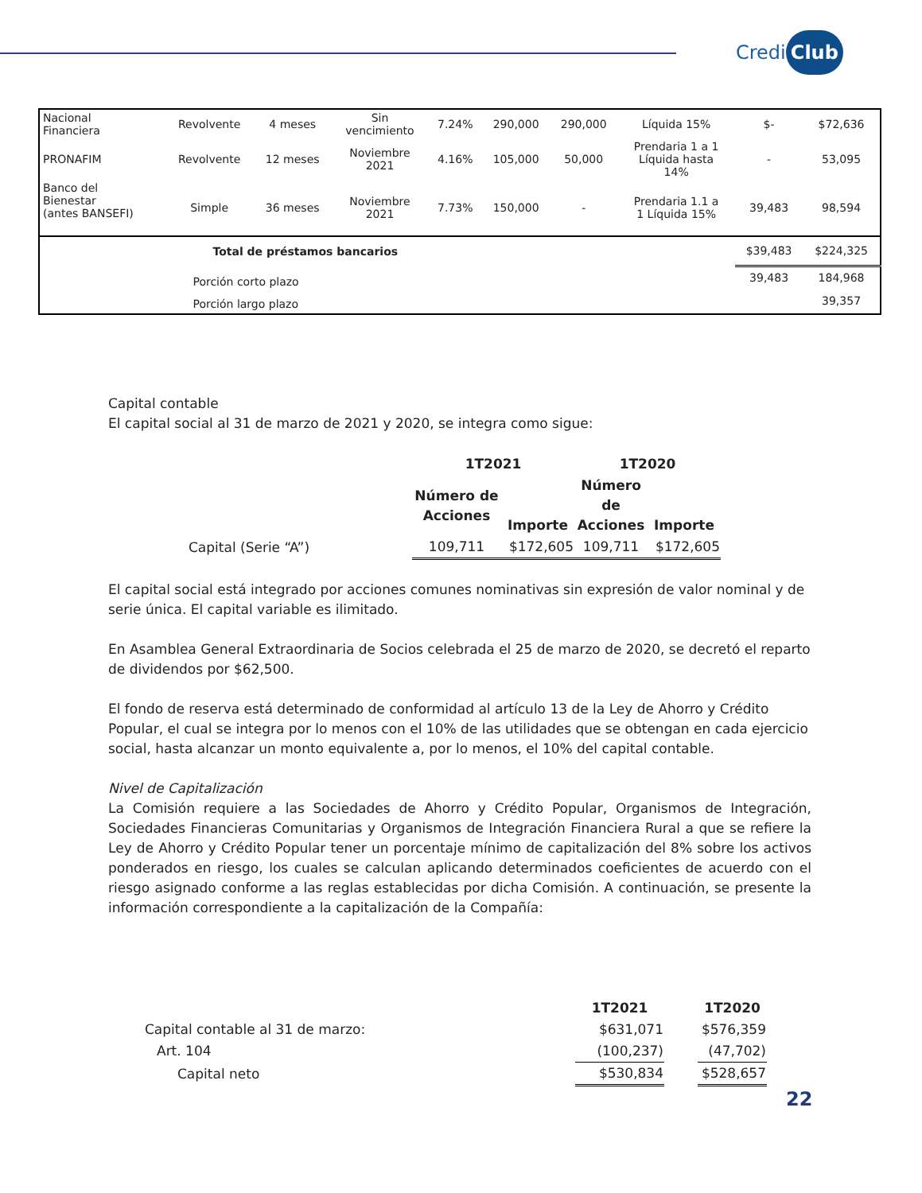Credi Club
| Nacional Financiera | Revolvente | 4 meses | Sin vencimiento | 7.24% | 290,000 | 290,000 | Líquida 15% | $- | $72,636 |
| PRONAFIM | Revolvente | 12 meses | Noviembre 2021 | 4.16% | 105,000 | 50,000 | Prendaria 1 a 1 Líquida hasta 14% | - | 53,095 |
| Banco del Bienestar (antes BANSEFI) | Simple | 36 meses | Noviembre 2021 | 7.73% | 150,000 | - | Prendaria 1.1 a 1 Líquida 15% | 39,483 | 98,594 |
| | Total de préstamos bancarios | | | | | | | $39,483 | $224,325 |
| | Porción corto plazo | | | | | | | 39,483 | 184,968 |
| | Porción largo plazo | | | | | | | | 39,357 |
Capital contable
El capital social al 31 de marzo de 2021 y 2020, se integra como sigue:
| | 1T2021 | | 1T2020 | |
| --- | --- | --- | --- | --- |
| | Número de Acciones | Importe | Número de Acciones | Importe |
| Capital (Serie “A”) | 109,711 | $172,605 | 109,711 | $172,605 |
El capital social está integrado por acciones comunes nominativas sin expresión de valor nominal y de serie única. El capital variable es ilimitado.
En Asamblea General Extraordinaria de Socios celebrada el 25 de marzo de 2020, se decretó el reparto de dividendos por $62,500.
El fondo de reserva está determinado de conformidad al artículo 13 de la Ley de Ahorro y Crédito Popular, el cual se integra por lo menos con el 10% de las utilidades que se obtengan en cada ejercicio social, hasta alcanzar un monto equivalente a, por lo menos, el 10% del capital contable.
Nivel de Capitalización
La Comisión requiere a las Sociedades de Ahorro y Crédito Popular, Organismos de Integración, Sociedades Financieras Comunitarias y Organismos de Integración Financiera Rural a que se refiere la Ley de Ahorro y Crédito Popular tener un porcentaje mínimo de capitalización del 8% sobre los activos ponderados en riesgo, los cuales se calculan aplicando determinados coeficientes de acuerdo con el riesgo asignado conforme a las reglas establecidas por dicha Comisión. A continuación, se presente la información correspondiente a la capitalización de la Compañía:
| | 1T2021 | | 1T2020 |
| --- | --- | --- | --- |
| Capital contable al 31 de marzo: | $631,071 | | $576,359 |
| Art. 104 | (100,237) | | (47,702) |
| Capital neto | $530,834 | | $528,657 |
22